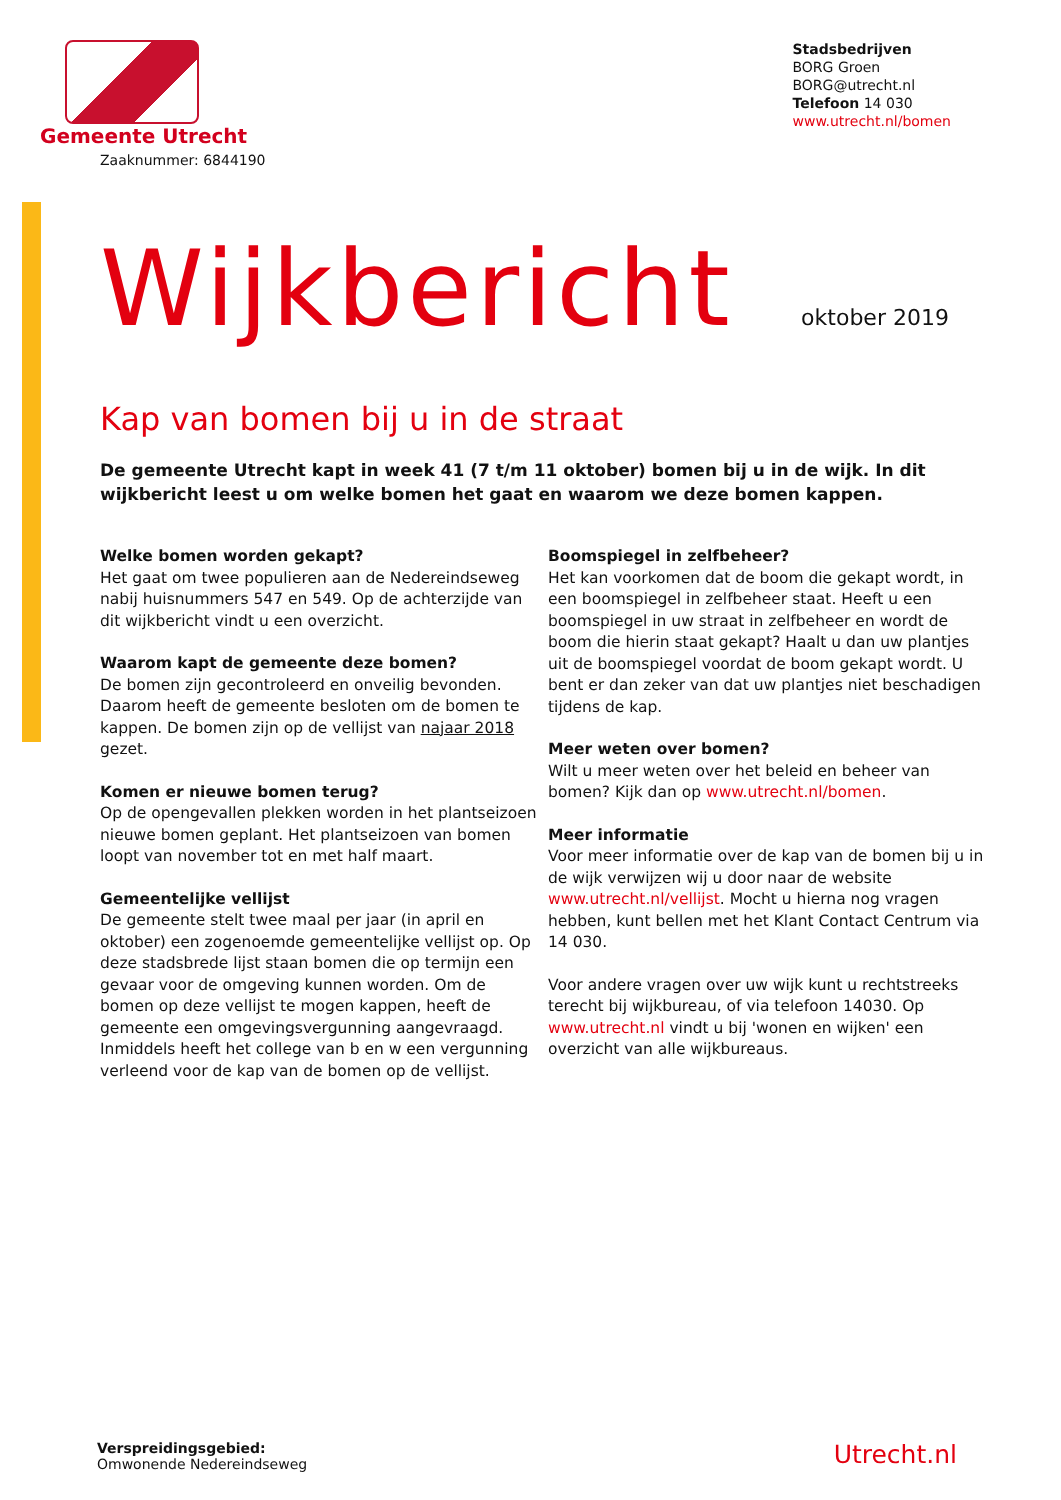Gemeente Utrecht
Zaaknummer: 6844190
Stadsbedrijven
BORG Groen
BORG@utrecht.nl
Telefoon 14 030
www.utrecht.nl/bomen
Wijkbericht oktober 2019
Kap van bomen bij u in de straat
De gemeente Utrecht kapt in week 41 (7 t/m 11 oktober) bomen bij u in de wijk. In dit wijkbericht leest u om welke bomen het gaat en waarom we deze bomen kappen.
Welke bomen worden gekapt?
Het gaat om twee populieren aan de Nedereindseweg nabij huisnummers 547 en 549. Op de achterzijde van dit wijkbericht vindt u een overzicht.
Waarom kapt de gemeente deze bomen?
De bomen zijn gecontroleerd en onveilig bevonden. Daarom heeft de gemeente besloten om de bomen te kappen. De bomen zijn op de vellijst van najaar 2018 gezet.
Komen er nieuwe bomen terug?
Op de opengevallen plekken worden in het plantseizoen nieuwe bomen geplant. Het plantseizoen van bomen loopt van november tot en met half maart.
Gemeentelijke vellijst
De gemeente stelt twee maal per jaar (in april en oktober) een zogenoemde gemeentelijke vellijst op. Op deze stadsbrede lijst staan bomen die op termijn een gevaar voor de omgeving kunnen worden. Om de bomen op deze vellijst te mogen kappen, heeft de gemeente een omgevingsvergunning aangevraagd. Inmiddels heeft het college van b en w een vergunning verleend voor de kap van de bomen op de vellijst.
Boomspiegel in zelfbeheer?
Het kan voorkomen dat de boom die gekapt wordt, in een boomspiegel in zelfbeheer staat. Heeft u een boomspiegel in uw straat in zelfbeheer en wordt de boom die hierin staat gekapt? Haalt u dan uw plantjes uit de boomspiegel voordat de boom gekapt wordt. U bent er dan zeker van dat uw plantjes niet beschadigen tijdens de kap.
Meer weten over bomen?
Wilt u meer weten over het beleid en beheer van bomen? Kijk dan op www.utrecht.nl/bomen.
Meer informatie
Voor meer informatie over de kap van de bomen bij u in de wijk verwijzen wij u door naar de website www.utrecht.nl/vellijst. Mocht u hierna nog vragen hebben, kunt bellen met het Klant Contact Centrum via 14 030.
Voor andere vragen over uw wijk kunt u rechtstreeks terecht bij wijkbureau, of via telefoon 14030. Op www.utrecht.nl vindt u bij 'wonen en wijken' een overzicht van alle wijkbureaus.
Verspreidingsgebied:
Omwonende Nedereindseweg
Utrecht.nl